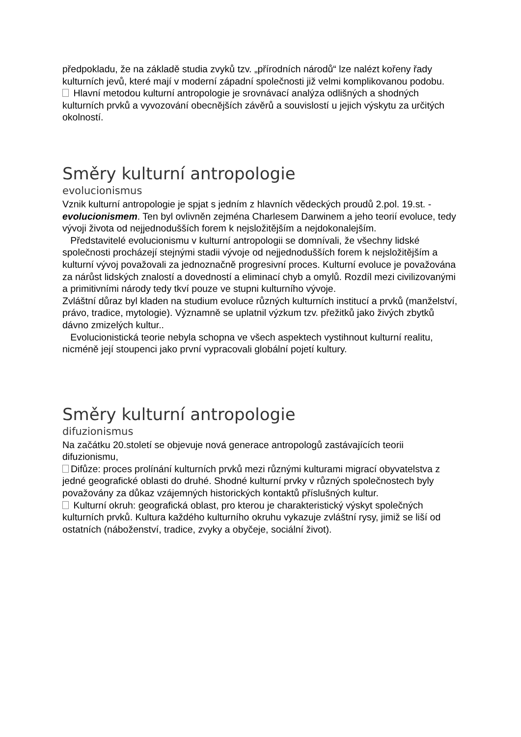předpokladu, že na základě studia zvyků tzv. „přírodních národů“ lze nalézt kořeny řady kulturních jevů, které mají v moderní západní společnosti již velmi komplikovanou podobu.
Hlavní metodou kulturní antropologie je srovnávací analýza odlišných a shodných kulturních prvků a vyvozování obecnějších závěrů a souvislostí u jejich výskytu za určitých okolností.
Směry kulturní antropologie
evolucionismus
Vznik kulturní antropologie je spjat s jedním z hlavních vědeckých proudů 2.pol. 19.st. - evolucionismem. Ten byl ovlivněn zejména Charlesem Darwinem a jeho teorií evoluce, tedy vývoji života od nejjednodušších forem k nejsložitějším a nejdokonalejším.
Představitelé evolucionismu v kulturní antropologii se domnívali, že všechny lidské společnosti procházejí stejnými stadii vývoje od nejjednodušších forem k nejsložitějším a kulturní vývoj považovali za jednoznačně progresivní proces. Kulturní evoluce je považována za nárůst lidských znalostí a dovedností a eliminací chyb a omylů. Rozdíl mezi civilizovanými a primitivními národy tedy tkví pouze ve stupni kulturního vývoje.
Zvláštní důraz byl kladen na studium evoluce různých kulturních institucí a prvků (manželství, právo, tradice, mytologie). Významně se uplatnil výzkum tzv. přežitků jako živých zbytků dávno zmizelých kultur..
Evolucionistická teorie nebyla schopna ve všech aspektech vystihnout kulturní realitu, nicméně její stoupenci jako první vypracovali globální pojetí kultury.
Směry kulturní antropologie
difuzionismus
Na začátku 20.století se objevuje nová generace antropologů zastávajících teorii difuzionismu,
Difůze: proces prolínání kulturních prvků mezi různými kulturami migrací obyvatelstva z jedné geografické oblasti do druhé. Shodné kulturní prvky v různých společnostech byly považovány za důkaz vzájemných historických kontaktů příslušných kultur.
Kulturní okruh: geografická oblast, pro kterou je charakteristický výskyt společných kulturních prvků. Kultura každého kulturního okruhu vykazuje zvláštní rysy, jimiž se liší od ostatních (náboženství, tradice, zvyky a obyčeje, sociální život).